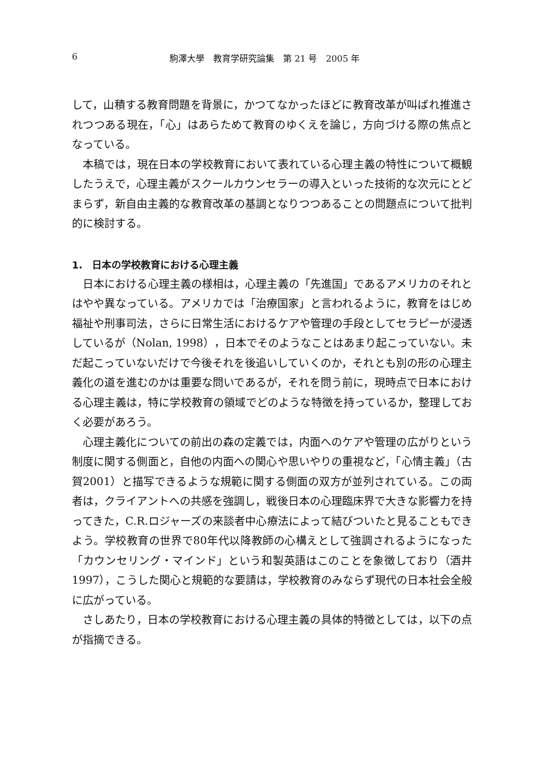6 駒澤大學　教育学研究論集　第 21 号　2005 年
して，山積する教育問題を背景に，かつてなかったほどに教育改革が叫ばれ推進されつつある現在，「心」はあらためて教育のゆくえを論じ，方向づける際の焦点となっている。
本稿では，現在日本の学校教育において表れている心理主義の特性について概観したうえで，心理主義がスクールカウンセラーの導入といった技術的な次元にとどまらず，新自由主義的な教育改革の基調となりつつあることの問題点について批判的に検討する。
1.　日本の学校教育における心理主義
日本における心理主義の様相は，心理主義の「先進国」であるアメリカのそれとはやや異なっている。アメリカでは「治療国家」と言われるように，教育をはじめ福祉や刑事司法，さらに日常生活におけるケアや管理の手段としてセラピーが浸透しているが（Nolan, 1998），日本でそのようなことはあまり起こっていない。未だ起こっていないだけで今後それを後追いしていくのか，それとも別の形の心理主義化の道を進むのかは重要な問いであるが，それを問う前に，現時点で日本における心理主義は，特に学校教育の領域でどのような特徴を持っているか，整理しておく必要があろう。
心理主義化についての前出の森の定義では，内面へのケアや管理の広がりという制度に関する側面と，自他の内面への関心や思いやりの重視など，「心情主義」（古賀2001）と描写できるような規範に関する側面の双方が並列されている。この両者は，クライアントへの共感を強調し，戦後日本の心理臨床界で大きな影響力を持ってきた，C.R.ロジャーズの来談者中心療法によって結びついたと見ることもできよう。学校教育の世界で80年代以降教師の心構えとして強調されるようになった「カウンセリング・マインド」という和製英語はこのことを象徴しており（酒井1997），こうした関心と規範的な要請は，学校教育のみならず現代の日本社会全般に広がっている。
さしあたり，日本の学校教育における心理主義の具体的特徴としては，以下の点が指摘できる。